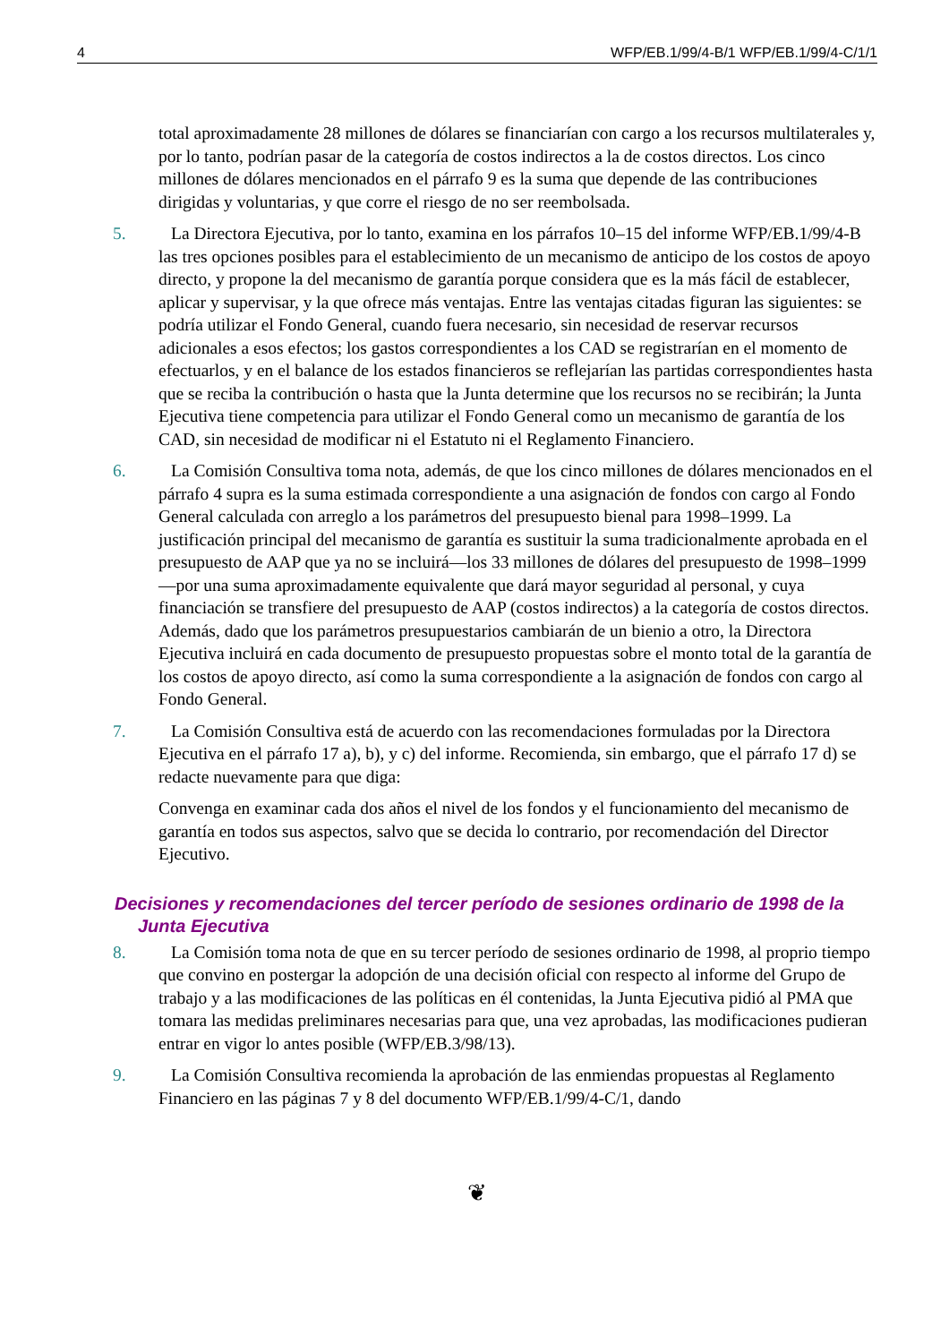4 WFP/EB.1/99/4-B/1 WFP/EB.1/99/4-C/1/1
total aproximadamente 28 millones de dólares se financiarían con cargo a los recursos multilaterales y, por lo tanto, podrían pasar de la categoría de costos indirectos a la de costos directos. Los cinco millones de dólares mencionados en el párrafo 9 es la suma que depende de las contribuciones dirigidas y voluntarias, y que corre el riesgo de no ser reembolsada.
5. La Directora Ejecutiva, por lo tanto, examina en los párrafos 10–15 del informe WFP/EB.1/99/4-B las tres opciones posibles para el establecimiento de un mecanismo de anticipo de los costos de apoyo directo, y propone la del mecanismo de garantía porque considera que es la más fácil de establecer, aplicar y supervisar, y la que ofrece más ventajas. Entre las ventajas citadas figuran las siguientes: se podría utilizar el Fondo General, cuando fuera necesario, sin necesidad de reservar recursos adicionales a esos efectos; los gastos correspondientes a los CAD se registrarían en el momento de efectuarlos, y en el balance de los estados financieros se reflejarían las partidas correspondientes hasta que se reciba la contribución o hasta que la Junta determine que los recursos no se recibirán; la Junta Ejecutiva tiene competencia para utilizar el Fondo General como un mecanismo de garantía de los CAD, sin necesidad de modificar ni el Estatuto ni el Reglamento Financiero.
6. La Comisión Consultiva toma nota, además, de que los cinco millones de dólares mencionados en el párrafo 4 supra es la suma estimada correspondiente a una asignación de fondos con cargo al Fondo General calculada con arreglo a los parámetros del presupuesto bienal para 1998–1999. La justificación principal del mecanismo de garantía es sustituir la suma tradicionalmente aprobada en el presupuesto de AAP que ya no se incluirá—los 33 millones de dólares del presupuesto de 1998–1999—por una suma aproximadamente equivalente que dará mayor seguridad al personal, y cuya financiación se transfiere del presupuesto de AAP (costos indirectos) a la categoría de costos directos. Además, dado que los parámetros presupuestarios cambiarán de un bienio a otro, la Directora Ejecutiva incluirá en cada documento de presupuesto propuestas sobre el monto total de la garantía de los costos de apoyo directo, así como la suma correspondiente a la asignación de fondos con cargo al Fondo General.
7. La Comisión Consultiva está de acuerdo con las recomendaciones formuladas por la Directora Ejecutiva en el párrafo 17 a), b), y c) del informe. Recomienda, sin embargo, que el párrafo 17 d) se redacte nuevamente para que diga:
Convenga en examinar cada dos años el nivel de los fondos y el funcionamiento del mecanismo de garantía en todos sus aspectos, salvo que se decida lo contrario, por recomendación del Director Ejecutivo.
Decisiones y recomendaciones del tercer período de sesiones ordinario de 1998 de la Junta Ejecutiva
8. La Comisión toma nota de que en su tercer período de sesiones ordinario de 1998, al proprio tiempo que convino en postergar la adopción de una decisión oficial con respecto al informe del Grupo de trabajo y a las modificaciones de las políticas en él contenidas, la Junta Ejecutiva pidió al PMA que tomara las medidas preliminares necesarias para que, una vez aprobadas, las modificaciones pudieran entrar en vigor lo antes posible (WFP/EB.3/98/13).
9. La Comisión Consultiva recomienda la aprobación de las enmiendas propuestas al Reglamento Financiero en las páginas 7 y 8 del documento WFP/EB.1/99/4-C/1, dando
❦